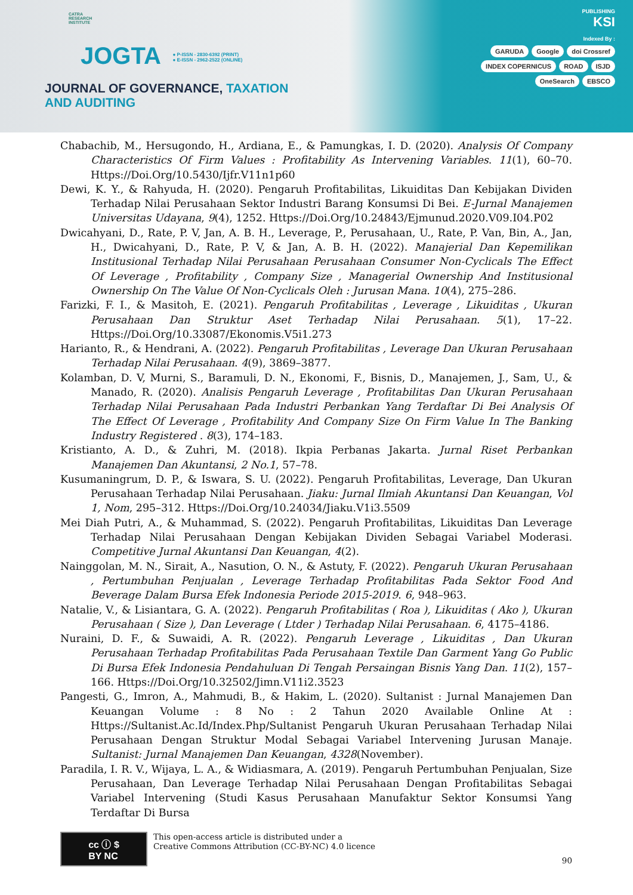CATRA
RESEARCH
INSTITUTE
JOGTA ● P-ISSN - 2830-6392 (PRINT)
● E-ISSN - 2962-2522 (ONLINE)
JOURNAL OF GOVERNANCE, TAXATION
AND AUDITING
PUBLISHING
KSI
Indexed By :
GARUDA Google doi Crossref INDEX COPERNICUS ROAD ISJD OneSearch EBSCO
Chabachib, M., Hersugondo, H., Ardiana, E., & Pamungkas, I. D. (2020). Analysis Of Company Characteristics Of Firm Values : Profitability As Intervening Variables. 11(1), 60–70. Https://Doi.Org/10.5430/Ijfr.V11n1p60
Dewi, K. Y., & Rahyuda, H. (2020). Pengaruh Profitabilitas, Likuiditas Dan Kebijakan Dividen Terhadap Nilai Perusahaan Sektor Industri Barang Konsumsi Di Bei. E-Jurnal Manajemen Universitas Udayana, 9(4), 1252. Https://Doi.Org/10.24843/Ejmunud.2020.V09.I04.P02
Dwicahyani, D., Rate, P. V, Jan, A. B. H., Leverage, P., Perusahaan, U., Rate, P. Van, Bin, A., Jan, H., Dwicahyani, D., Rate, P. V, & Jan, A. B. H. (2022). Manajerial Dan Kepemilikan Institusional Terhadap Nilai Perusahaan Perusahaan Consumer Non-Cyclicals The Effect Of Leverage , Profitability , Company Size , Managerial Ownership And Institusional Ownership On The Value Of Non-Cyclicals Oleh : Jurusan Mana. 10(4), 275–286.
Farizki, F. I., & Masitoh, E. (2021). Pengaruh Profitabilitas , Leverage , Likuiditas , Ukuran Perusahaan Dan Struktur Aset Terhadap Nilai Perusahaan. 5(1), 17–22. Https://Doi.Org/10.33087/Ekonomis.V5i1.273
Harianto, R., & Hendrani, A. (2022). Pengaruh Profitabilitas , Leverage Dan Ukuran Perusahaan Terhadap Nilai Perusahaan. 4(9), 3869–3877.
Kolamban, D. V, Murni, S., Baramuli, D. N., Ekonomi, F., Bisnis, D., Manajemen, J., Sam, U., & Manado, R. (2020). Analisis Pengaruh Leverage , Profitabilitas Dan Ukuran Perusahaan Terhadap Nilai Perusahaan Pada Industri Perbankan Yang Terdaftar Di Bei Analysis Of The Effect Of Leverage , Profitability And Company Size On Firm Value In The Banking Industry Registered . 8(3), 174–183.
Kristianto, A. D., & Zuhri, M. (2018). Ikpia Perbanas Jakarta. Jurnal Riset Perbankan Manajemen Dan Akuntansi, 2 No.1, 57–78.
Kusumaningrum, D. P., & Iswara, S. U. (2022). Pengaruh Profitabilitas, Leverage, Dan Ukuran Perusahaan Terhadap Nilai Perusahaan. Jiaku: Jurnal Ilmiah Akuntansi Dan Keuangan, Vol 1, Nom, 295–312. Https://Doi.Org/10.24034/Jiaku.V1i3.5509
Mei Diah Putri, A., & Muhammad, S. (2022). Pengaruh Profitabilitas, Likuiditas Dan Leverage Terhadap Nilai Perusahaan Dengan Kebijakan Dividen Sebagai Variabel Moderasi. Competitive Jurnal Akuntansi Dan Keuangan, 4(2).
Nainggolan, M. N., Sirait, A., Nasution, O. N., & Astuty, F. (2022). Pengaruh Ukuran Perusahaan , Pertumbuhan Penjualan , Leverage Terhadap Profitabilitas Pada Sektor Food And Beverage Dalam Bursa Efek Indonesia Periode 2015-2019. 6, 948–963.
Natalie, V., & Lisiantara, G. A. (2022). Pengaruh Profitabilitas ( Roa ), Likuiditas ( Ako ), Ukuran Perusahaan ( Size ), Dan Leverage ( Ltder ) Terhadap Nilai Perusahaan. 6, 4175–4186.
Nuraini, D. F., & Suwaidi, A. R. (2022). Pengaruh Leverage , Likuiditas , Dan Ukuran Perusahaan Terhadap Profitabilitas Pada Perusahaan Textile Dan Garment Yang Go Public Di Bursa Efek Indonesia Pendahuluan Di Tengah Persaingan Bisnis Yang Dan. 11(2), 157–166. Https://Doi.Org/10.32502/Jimn.V11i2.3523
Pangesti, G., Imron, A., Mahmudi, B., & Hakim, L. (2020). Sultanist : Jurnal Manajemen Dan Keuangan Volume : 8 No : 2 Tahun 2020 Available Online At : Https://Sultanist.Ac.Id/Index.Php/Sultanist Pengaruh Ukuran Perusahaan Terhadap Nilai Perusahaan Dengan Struktur Modal Sebagai Variabel Intervening Jurusan Manaje. Sultanist: Jurnal Manajemen Dan Keuangan, 4328(November).
Paradila, I. R. V., Wijaya, L. A., & Widiasmara, A. (2019). Pengaruh Pertumbuhan Penjualan, Size Perusahaan, Dan Leverage Terhadap Nilai Perusahaan Dengan Profitabilitas Sebagai Variabel Intervening (Studi Kasus Perusahaan Manufaktur Sektor Konsumsi Yang Terdaftar Di Bursa
cc ⓘ $
BY NC
This open-access article is distributed under a
Creative Commons Attribution (CC-BY-NC) 4.0 licence
90